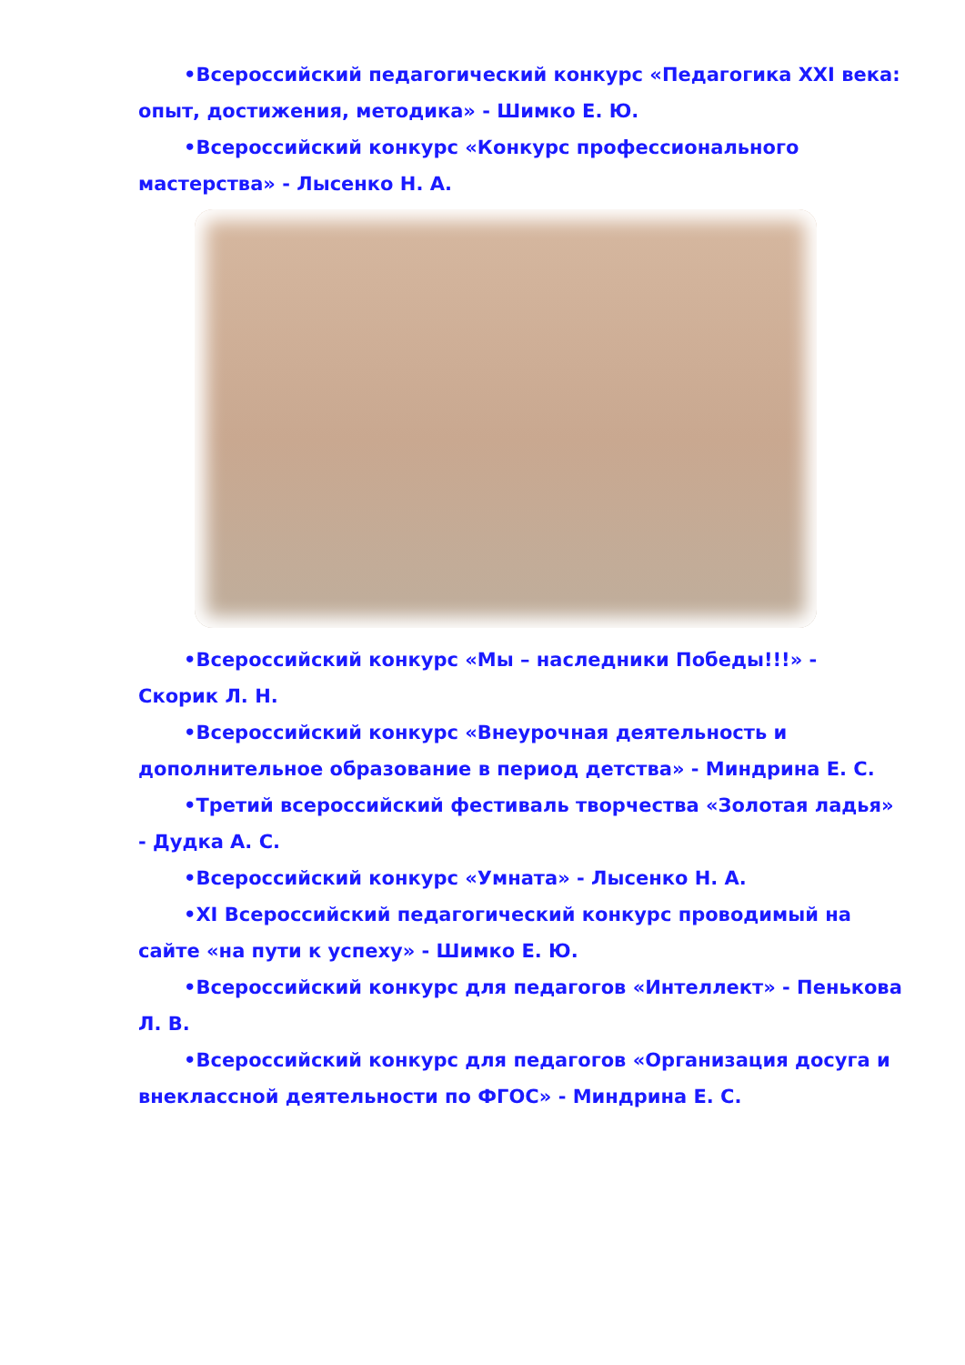•Всероссийский педагогический конкурс «Педагогика XXI века: опыт, достижения, методика» - Шимко Е. Ю.
•Всероссийский конкурс «Конкурс профессионального мастерства» - Лысенко Н. А.
•Всероссийский конкурс «Мы – наследники Победы!!!» - Скорик Л. Н.
•Всероссийский конкурс «Внеурочная деятельность и дополнительное образование в период детства» - Миндрина Е. С.
•Третий всероссийский фестиваль творчества «Золотая ладья» - Дудка А. С.
•Всероссийский конкурс «Умната» - Лысенко Н. А.
•XI Всероссийский педагогический конкурс проводимый на сайте «на пути к успеху» - Шимко Е. Ю.
•Всероссийский конкурс для педагогов «Интеллект» - Пенькова Л. В.
•Всероссийский конкурс для педагогов «Организация досуга и внеклассной деятельности по ФГОС» - Миндрина Е. С.